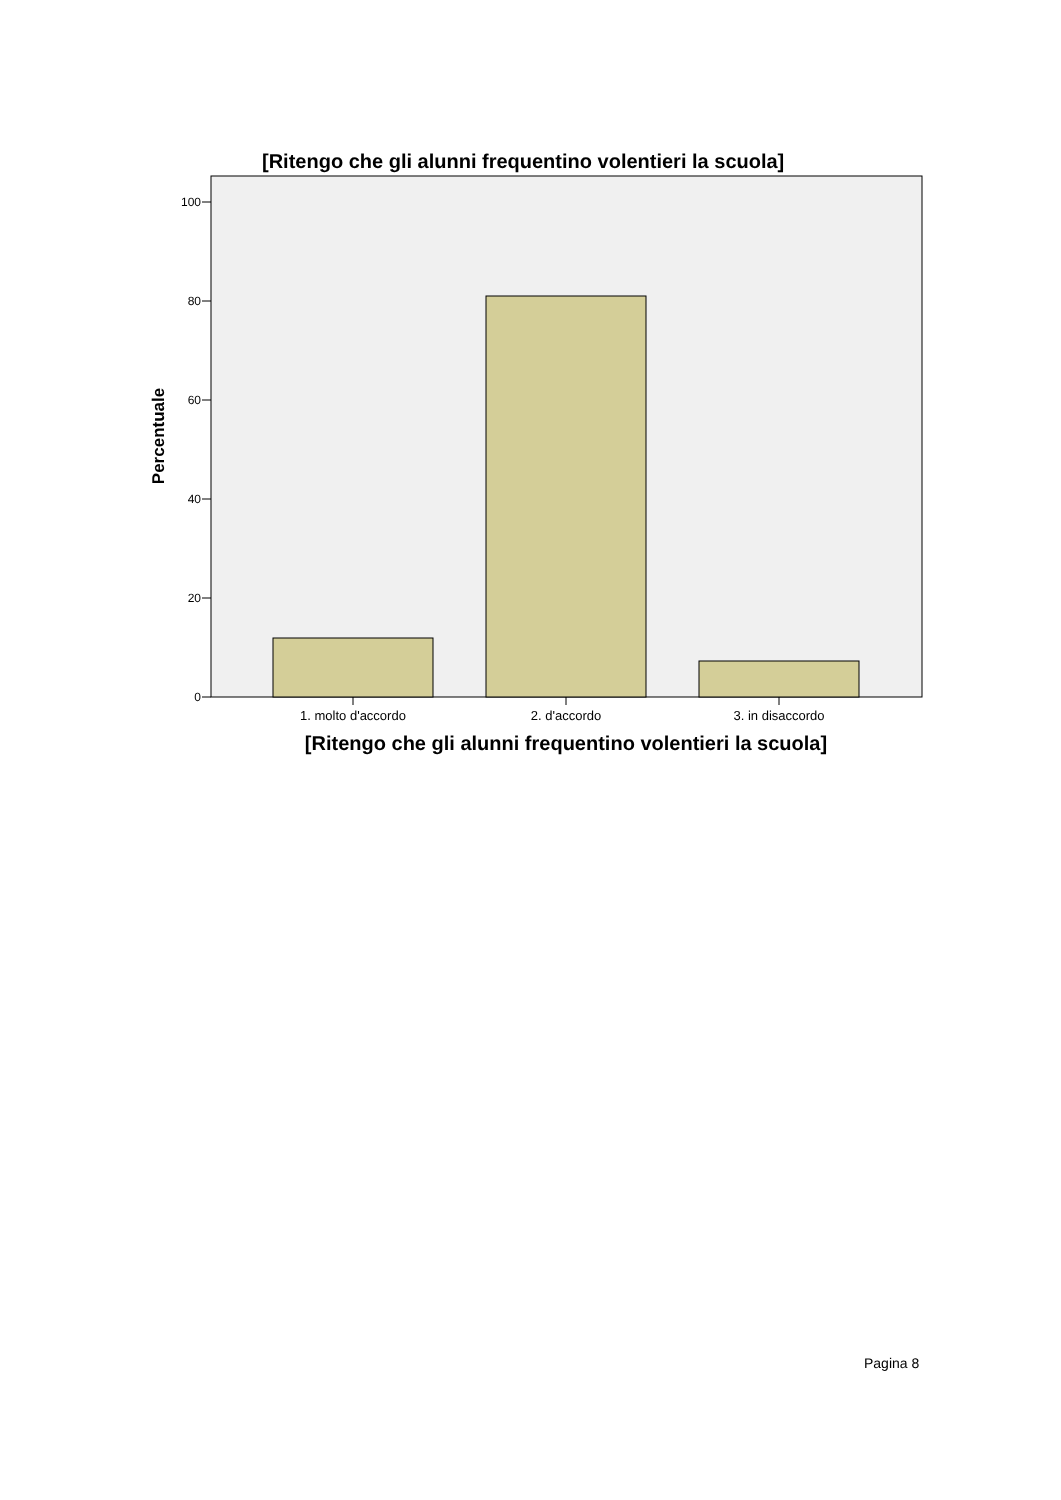[Ritengo che gli alunni frequentino volentieri la scuola]
0
20
40
60
80
100
1. molto d'accordo
2. d'accordo
3. in disaccordo
[Ritengo che gli alunni frequentino volentieri la scuola]
Percentuale
Pagina 8